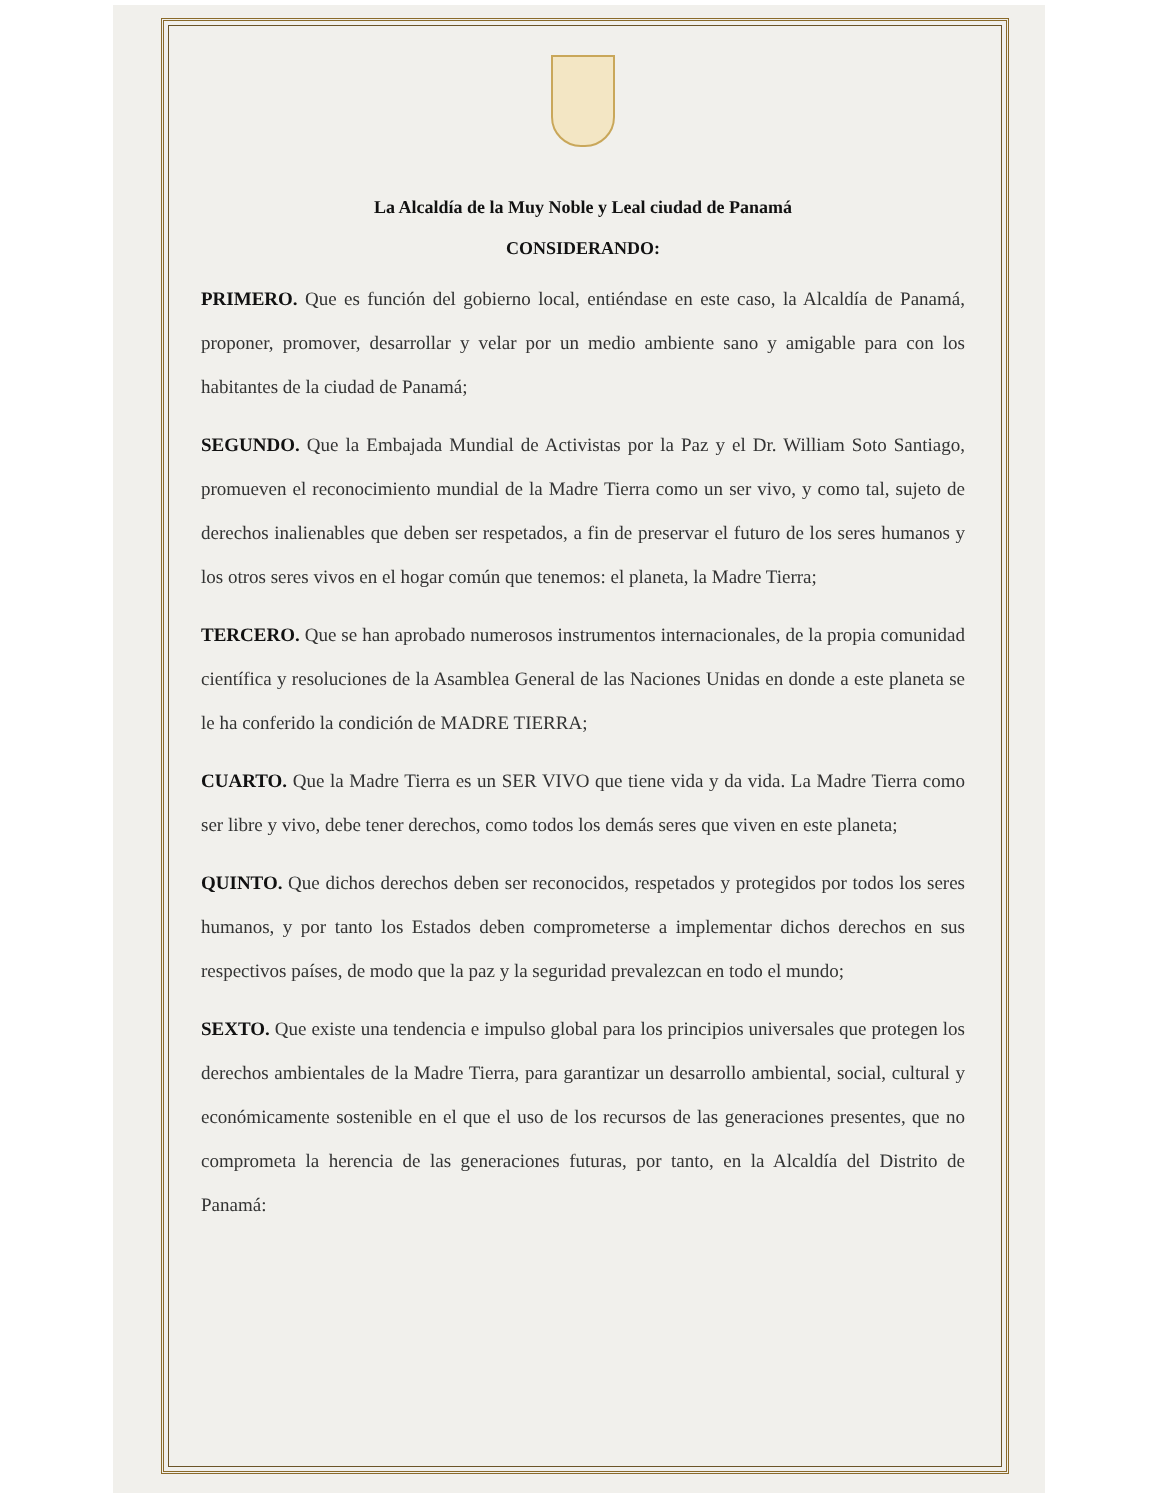La Alcaldía de la Muy Noble y Leal ciudad de Panamá
CONSIDERANDO:
PRIMERO. Que es función del gobierno local, entiéndase en este caso, la Alcaldía de Panamá, proponer, promover, desarrollar y velar por un medio ambiente sano y amigable para con los habitantes de la ciudad de Panamá;
SEGUNDO. Que la Embajada Mundial de Activistas por la Paz y el Dr. William Soto Santiago, promueven el reconocimiento mundial de la Madre Tierra como un ser vivo, y como tal, sujeto de derechos inalienables que deben ser respetados, a fin de preservar el futuro de los seres humanos y los otros seres vivos en el hogar común que tenemos: el planeta, la Madre Tierra;
TERCERO. Que se han aprobado numerosos instrumentos internacionales, de la propia comunidad científica y resoluciones de la Asamblea General de las Naciones Unidas en donde a este planeta se le ha conferido la condición de MADRE TIERRA;
CUARTO. Que la Madre Tierra es un SER VIVO que tiene vida y da vida. La Madre Tierra como ser libre y vivo, debe tener derechos, como todos los demás seres que viven en este planeta;
QUINTO. Que dichos derechos deben ser reconocidos, respetados y protegidos por todos los seres humanos, y por tanto los Estados deben comprometerse a implementar dichos derechos en sus respectivos países, de modo que la paz y la seguridad prevalezcan en todo el mundo;
SEXTO. Que existe una tendencia e impulso global para los principios universales que protegen los derechos ambientales de la Madre Tierra, para garantizar un desarrollo ambiental, social, cultural y económicamente sostenible en el que el uso de los recursos de las generaciones presentes, que no comprometa la herencia de las generaciones futuras, por tanto, en la Alcaldía del Distrito de Panamá: